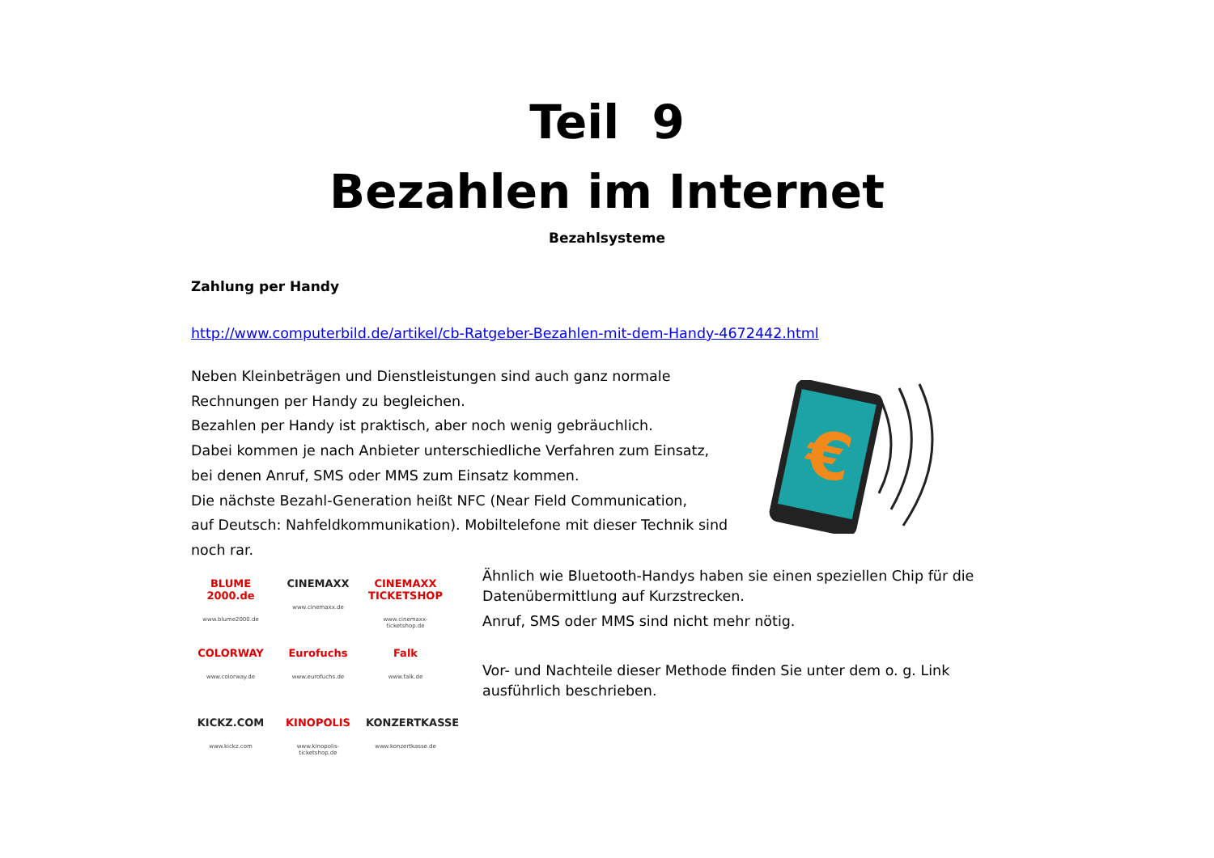Teil 9
Bezahlen im Internet
Bezahlsysteme
Zahlung per Handy
http://www.computerbild.de/artikel/cb-Ratgeber-Bezahlen-mit-dem-Handy-4672442.html
Neben Kleinbeträgen und Dienstleistungen sind auch ganz normale Rechnungen per Handy zu begleichen.
Bezahlen per Handy ist praktisch, aber noch wenig gebräuchlich.
Dabei kommen je nach Anbieter unterschiedliche Verfahren zum Einsatz,
bei denen Anruf, SMS oder MMS zum Einsatz kommen.
Die nächste Bezahl-Generation heißt NFC (Near Field Communication,
auf Deutsch: Nahfeldkommunikation). Mobiltelefone mit dieser Technik sind
noch rar.
€
BLUME 2000.de
www.blume2000.de
CINEMAXX
www.cinemaxx.de
CINEMAXX TICKETSHOP
www.cinemaxx-ticketshop.de
COLORWAY
www.colorway.de
Eurofuchs
www.eurofuchs.de
Falk
www.falk.de
KICKZ.COM
www.kickz.com
KINOPOLIS
www.kinopolis-ticketshop.de
KONZERTKASSE
www.konzertkasse.de
Ähnlich wie Bluetooth-Handys haben sie einen speziellen Chip für die Datenübermittlung auf Kurzstrecken.
Anruf, SMS oder MMS sind nicht mehr nötig.
Vor- und Nachteile dieser Methode finden Sie unter dem o. g. Link ausführlich beschrieben.